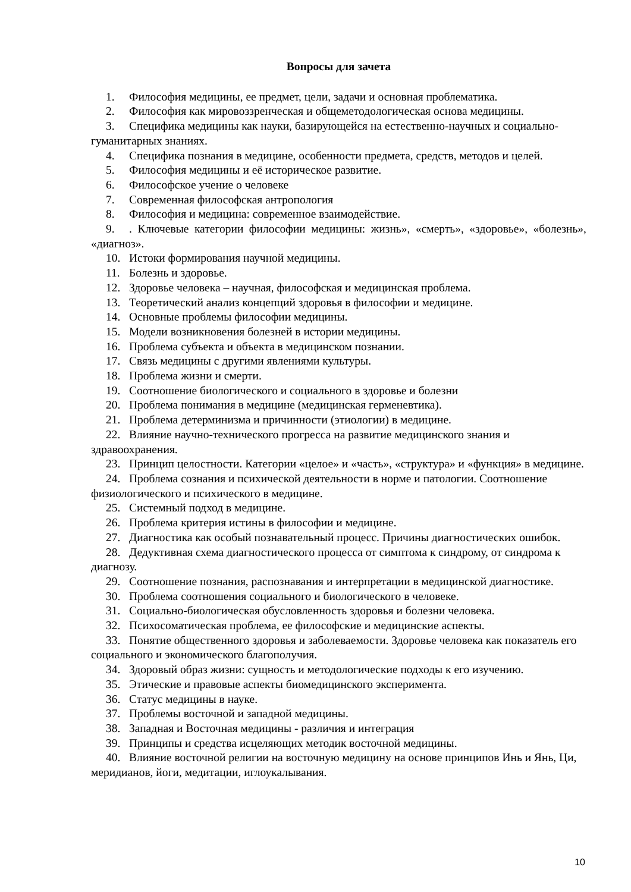Вопросы для зачета
1. Философия медицины, ее предмет, цели, задачи и основная проблематика.
2. Философия как мировоззренческая и общеметодологическая основа медицины.
3. Специфика медицины как науки, базирующейся на естественно-научных и социально-гуманитарных знаниях.
4. Специфика познания в медицине, особенности предмета, средств, методов и целей.
5. Философия медицины и её историческое развитие.
6. Философское учение о человеке
7. Современная философская антропология
8. Философия и медицина: современное взаимодействие.
9.. Ключевые категории философии медицины: жизнь», «смерть», «здоровье», «болезнь», «диагноз».
10. Истоки формирования научной медицины.
11. Болезнь и здоровье.
12. Здоровье человека – научная, философская и медицинская проблема.
13. Теоретический анализ концепций здоровья в философии и медицине.
14. Основные проблемы философии медицины.
15. Модели возникновения болезней в истории медицины.
16. Проблема субъекта и объекта в медицинском познании.
17. Связь медицины с другими явлениями культуры.
18. Проблема жизни и смерти.
19. Соотношение биологического и социального в здоровье и болезни
20. Проблема понимания в медицине (медицинская герменевтика).
21. Проблема детерминизма и причинности (этиологии) в медицине.
22. Влияние научно-технического прогресса на развитие медицинского знания и здравоохранения.
23. Принцип целостности. Категории «целое» и «часть», «структура» и «функция» в медицине.
24. Проблема сознания и психической деятельности в норме и патологии. Соотношение физиологического и психического в медицине.
25. Системный подход в медицине.
26. Проблема критерия истины в философии и медицине.
27. Диагностика как особый познавательный процесс. Причины диагностических ошибок.
28. Дедуктивная схема диагностического процесса от симптома к синдрому, от синдрома к диагнозу.
29. Соотношение познания, распознавания и интерпретации в медицинской диагностике.
30. Проблема соотношения социального и биологического в человеке.
31. Социально-биологическая обусловленность здоровья и болезни человека.
32. Психосоматическая проблема, ее философские и медицинские аспекты.
33. Понятие общественного здоровья и заболеваемости. Здоровье человека как показатель его социального и экономического благополучия.
34. Здоровый образ жизни: сущность и методологические подходы к его изучению.
35. Этические и правовые аспекты биомедицинского эксперимента.
36. Статус медицины в науке.
37. Проблемы восточной и западной медицины.
38. Западная и Восточная медицины - различия и интеграция
39. Принципы и средства исцеляющих методик восточной медицины.
40. Влияние восточной религии на восточную медицину на основе принципов Инь и Янь, Ци, меридианов, йоги, медитации, иглоукалывания.
10